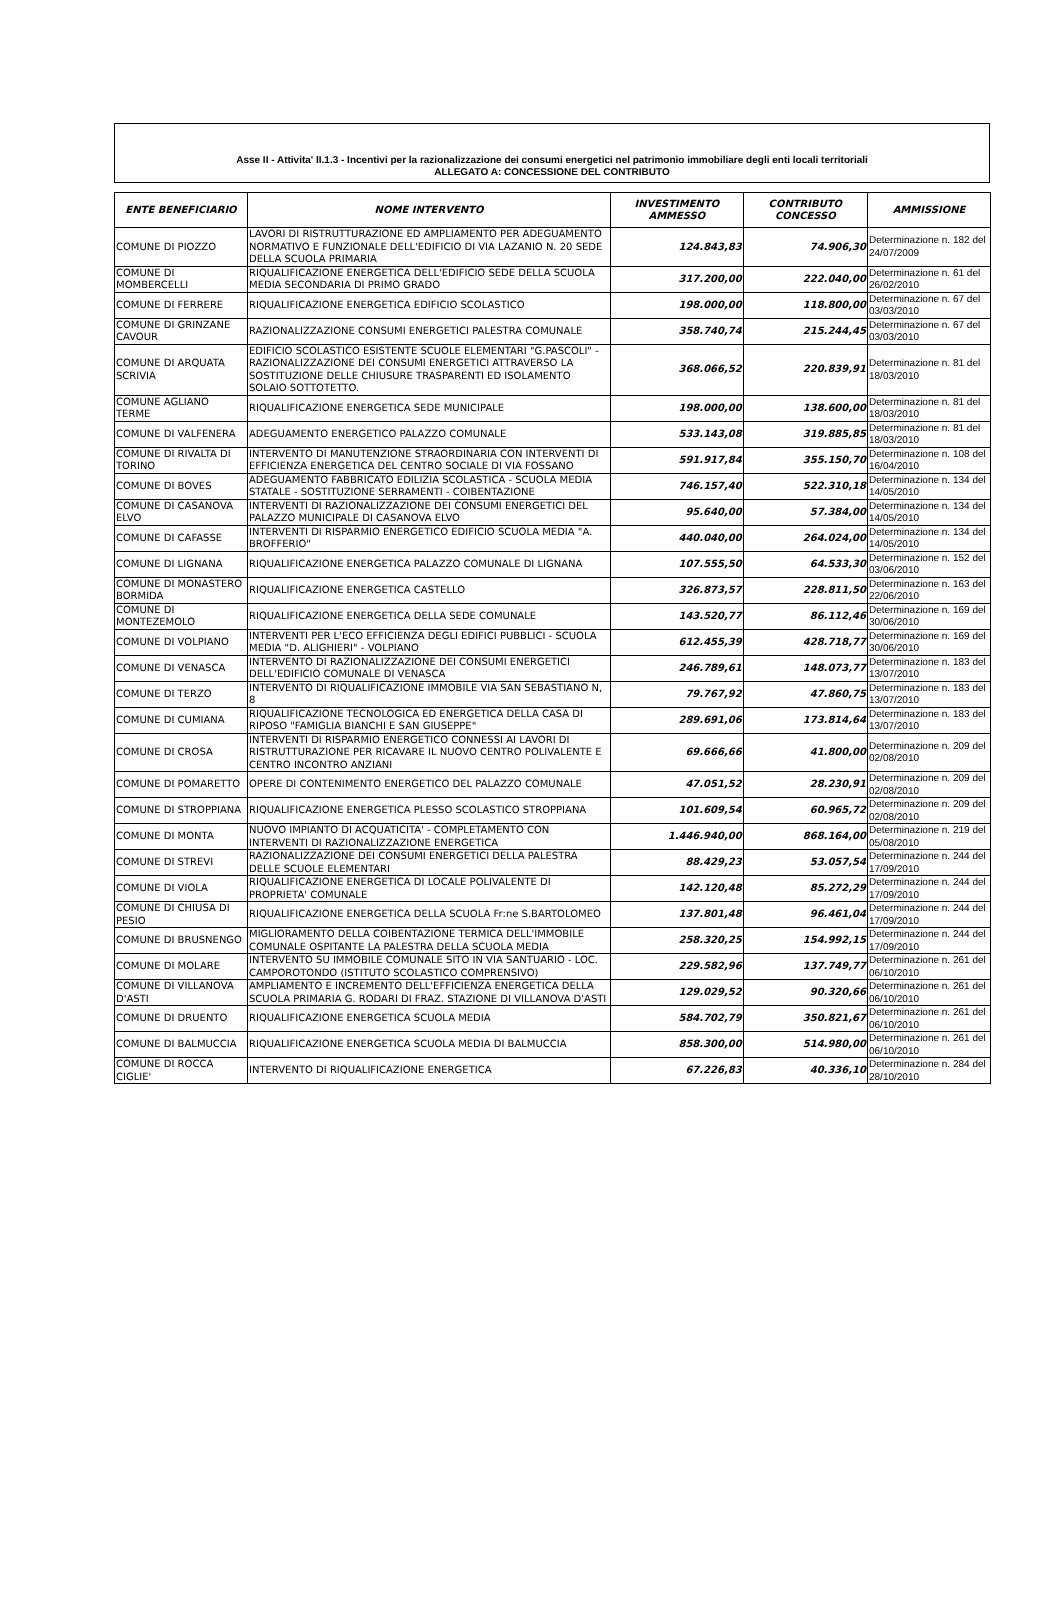Asse II - Attivita' II.1.3 - Incentivi per la razionalizzazione dei consumi energetici nel patrimonio immobiliare degli enti locali territoriali
ALLEGATO A: CONCESSIONE DEL CONTRIBUTO
| ENTE BENEFICIARIO | NOME INTERVENTO | INVESTIMENTO AMMESSO | CONTRIBUTO CONCESSO | AMMISSIONE |
| --- | --- | --- | --- | --- |
| COMUNE DI PIOZZO | LAVORI DI RISTRUTTURAZIONE ED AMPLIAMENTO PER ADEGUAMENTO NORMATIVO E FUNZIONALE DELL'EDIFICIO DI VIA LAZANIO N. 20 SEDE DELLA SCUOLA PRIMARIA | 124.843,83 | 74.906,30 | Determinazione n. 182 del 24/07/2009 |
| COMUNE DI MOMBERCELLI | RIQUALIFICAZIONE ENERGETICA DELL'EDIFICIO SEDE DELLA SCUOLA MEDIA SECONDARIA DI PRIMO GRADO | 317.200,00 | 222.040,00 | Determinazione n. 61 del 26/02/2010 |
| COMUNE DI FERRERE | RIQUALIFICAZIONE ENERGETICA EDIFICIO SCOLASTICO | 198.000,00 | 118.800,00 | Determinazione n. 67 del 03/03/2010 |
| COMUNE DI GRINZANE CAVOUR | RAZIONALIZZAZIONE CONSUMI ENERGETICI PALESTRA COMUNALE | 358.740,74 | 215.244,45 | Determinazione n. 67 del 03/03/2010 |
| COMUNE DI ARQUATA SCRIVIA | EDIFICIO SCOLASTICO ESISTENTE SCUOLE ELEMENTARI "G.PASCOLI" - RAZIONALIZZAZIONE DEI CONSUMI ENERGETICI ATTRAVERSO LA SOSTITUZIONE DELLE CHIUSURE TRASPARENTI ED ISOLAMENTO SOLAIO SOTTOTETTO. | 368.066,52 | 220.839,91 | Determinazione n. 81 del 18/03/2010 |
| COMUNE AGLIANO TERME | RIQUALIFICAZIONE ENERGETICA SEDE MUNICIPALE | 198.000,00 | 138.600,00 | Determinazione n. 81 del 18/03/2010 |
| COMUNE DI VALFENERA | ADEGUAMENTO ENERGETICO PALAZZO COMUNALE | 533.143,08 | 319.885,85 | Determinazione n. 81 del 18/03/2010 |
| COMUNE DI RIVALTA DI TORINO | INTERVENTO DI MANUTENZIONE STRAORDINARIA CON INTERVENTI DI EFFICIENZA ENERGETICA DEL CENTRO SOCIALE DI VIA FOSSANO | 591.917,84 | 355.150,70 | Determinazione n. 108 del 16/04/2010 |
| COMUNE DI BOVES | ADEGUAMENTO FABBRICATO EDILIZIA SCOLASTICA - SCUOLA MEDIA STATALE - SOSTITUZIONE SERRAMENTI - COIBENTAZIONE | 746.157,40 | 522.310,18 | Determinazione n. 134 del 14/05/2010 |
| COMUNE DI CASANOVA ELVO | INTERVENTI DI RAZIONALIZZAZIONE DEI CONSUMI ENERGETICI DEL PALAZZO MUNICIPALE DI CASANOVA ELVO | 95.640,00 | 57.384,00 | Determinazione n. 134 del 14/05/2010 |
| COMUNE DI CAFASSE | INTERVENTI DI RISPARMIO ENERGETICO EDIFICIO SCUOLA MEDIA "A. BROFFERIO" | 440.040,00 | 264.024,00 | Determinazione n. 134 del 14/05/2010 |
| COMUNE DI LIGNANA | RIQUALIFICAZIONE ENERGETICA PALAZZO COMUNALE DI LIGNANA | 107.555,50 | 64.533,30 | Determinazione n. 152 del 03/06/2010 |
| COMUNE DI MONASTERO BORMIDA | RIQUALIFICAZIONE ENERGETICA CASTELLO | 326.873,57 | 228.811,50 | Determinazione n. 163 del 22/06/2010 |
| COMUNE DI MONTEZEMOLO | RIQUALIFICAZIONE ENERGETICA DELLA SEDE COMUNALE | 143.520,77 | 86.112,46 | Determinazione n. 169 del 30/06/2010 |
| COMUNE DI VOLPIANO | INTERVENTI PER L'ECO EFFICIENZA DEGLI EDIFICI PUBBLICI - SCUOLA MEDIA "D. ALIGHIERI" - VOLPIANO | 612.455,39 | 428.718,77 | Determinazione n. 169 del 30/06/2010 |
| COMUNE DI VENASCA | INTERVENTO DI RAZIONALIZZAZIONE DEI CONSUMI ENERGETICI DELL'EDIFICIO COMUNALE DI VENASCA | 246.789,61 | 148.073,77 | Determinazione n. 183 del 13/07/2010 |
| COMUNE DI TERZO | INTERVENTO DI RIQUALIFICAZIONE IMMOBILE VIA SAN SEBASTIANO N, 8 | 79.767,92 | 47.860,75 | Determinazione n. 183 del 13/07/2010 |
| COMUNE DI CUMIANA | RIQUALIFICAZIONE TECNOLOGICA ED ENERGETICA DELLA CASA DI RIPOSO "FAMIGLIA BIANCHI E SAN GIUSEPPE" | 289.691,06 | 173.814,64 | Determinazione n. 183 del 13/07/2010 |
| COMUNE DI CROSA | INTERVENTI DI RISPARMIO ENERGETICO CONNESSI AI LAVORI DI RISTRUTTURAZIONE PER RICAVARE IL NUOVO CENTRO POLIVALENTE E CENTRO INCONTRO ANZIANI | 69.666,66 | 41.800,00 | Determinazione n. 209 del 02/08/2010 |
| COMUNE DI POMARETTO | OPERE DI CONTENIMENTO ENERGETICO DEL PALAZZO COMUNALE | 47.051,52 | 28.230,91 | Determinazione n. 209 del 02/08/2010 |
| COMUNE DI STROPPIANA | RIQUALIFICAZIONE ENERGETICA PLESSO SCOLASTICO STROPPIANA | 101.609,54 | 60.965,72 | Determinazione n. 209 del 02/08/2010 |
| COMUNE DI MONTA | NUOVO IMPIANTO DI ACQUATICITA' - COMPLETAMENTO CON INTERVENTI DI RAZIONALIZZAZIONE ENERGETICA | 1.446.940,00 | 868.164,00 | Determinazione n. 219 del 05/08/2010 |
| COMUNE DI STREVI | RAZIONALIZZAZIONE DEI CONSUMI ENERGETICI DELLA PALESTRA DELLE SCUOLE ELEMENTARI | 88.429,23 | 53.057,54 | Determinazione n. 244 del 17/09/2010 |
| COMUNE DI VIOLA | RIQUALIFICAZIONE ENERGETICA DI LOCALE POLIVALENTE DI PROPRIETA' COMUNALE | 142.120,48 | 85.272,29 | Determinazione n. 244 del 17/09/2010 |
| COMUNE DI CHIUSA DI PESIO | RIQUALIFICAZIONE ENERGETICA DELLA SCUOLA Fr:ne S.BARTOLOMEO | 137.801,48 | 96.461,04 | Determinazione n. 244 del 17/09/2010 |
| COMUNE DI BRUSNENGO | MIGLIORAMENTO DELLA COIBENTAZIONE TERMICA DELL'IMMOBILE COMUNALE OSPITANTE LA PALESTRA DELLA SCUOLA MEDIA | 258.320,25 | 154.992,15 | Determinazione n. 244 del 17/09/2010 |
| COMUNE DI MOLARE | INTERVENTO SU IMMOBILE COMUNALE SITO IN VIA SANTUARIO - LOC. CAMPOROTONDO (ISTITUTO SCOLASTICO COMPRENSIVO) | 229.582,96 | 137.749,77 | Determinazione n. 261 del 06/10/2010 |
| COMUNE DI VILLANOVA D'ASTI | AMPLIAMENTO E INCREMENTO DELL'EFFICIENZA ENERGETICA DELLA SCUOLA PRIMARIA G. RODARI DI FRAZ. STAZIONE DI VILLANOVA D'ASTI | 129.029,52 | 90.320,66 | Determinazione n. 261 del 06/10/2010 |
| COMUNE DI DRUENTO | RIQUALIFICAZIONE ENERGETICA SCUOLA MEDIA | 584.702,79 | 350.821,67 | Determinazione n. 261 del 06/10/2010 |
| COMUNE DI BALMUCCIA | RIQUALIFICAZIONE ENERGETICA SCUOLA MEDIA DI BALMUCCIA | 858.300,00 | 514.980,00 | Determinazione n. 261 del 06/10/2010 |
| COMUNE DI ROCCA CIGLIE' | INTERVENTO DI RIQUALIFICAZIONE ENERGETICA | 67.226,83 | 40.336,10 | Determinazione n. 284 del 28/10/2010 |